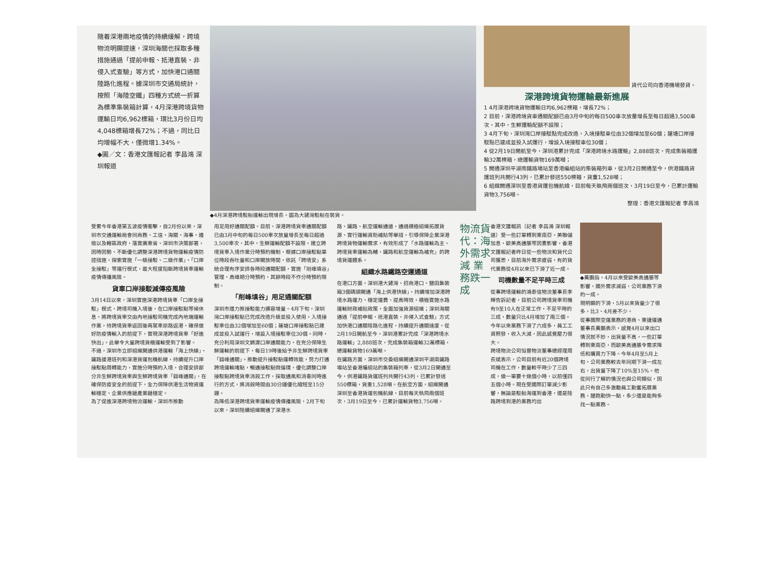隨着深港兩地疫情的持續緩解，跨境物流明顯提速，深圳海關也採取多種措施通過「提前申報、抵港直裝、非侵入式查驗」等方式，加快港口通關陸路化進程。據深圳市交通局統計，按照「海陸空鐵」四種方式統一折算為標準集裝箱計算，4月深港跨境貨物運輸日均6,962標箱，環比3月份日均4,048標箱增長72%；不過，同比日均增幅不大，僅微增1.34%。
◆圖／文：香港文匯報記者 李昌鴻 深圳報道
◆4月深港跨境駁船運輸出現增長。圖為大鏟灣駁船在裝貨。
貨代公司向香港機場發貨。
深港跨境貨物運輸最新進展
1 4月深港跨境貨物運輸日均6,962標箱，增長72%；
2 目前，深港跨境貨車通關配額已由3月中旬的每日500車次放量增長至每日超過3,500車次，其中，生鮮運輸配額不設限；
3 4月下旬，深圳灣口岸接駁點完成改造，入境接駁車位由32個增加至60個；蓮塘口岸接駁點已建成並投入試運行，增設入境接駁車位30個；
4 從2月19日開航至今，深圳港累計完成「深港跨境水路運輸」2,888班次，完成集裝箱運輸32萬標箱，總運輸貨物169萬噸；
5 開通深圳平湖南鐵路場站至香港編組站的集裝箱列車，從3月2日開通至今，供港鐵路貨運班列共開行43列，已累計發送550標箱，貨重1,528噸；
6 組織開通深圳至香港貨運包機航線，目前每天執飛兩個班次，3月19日至今，已累計運輸貨物3,756噸。
整理：香港文匯報記者 李昌鴻
受累今年香港第五波疫情衝擊，自2月份以來，深圳市交通運輸局會同商務、工信、海關、海事、邊檢以及轄區政府，落實廣東省、深圳市決策部署，因時因勢、不斷優化調整深港跨境貨物運輸疫情防控措施，探索實施「一級接駁、二級作業」、「口岸全接駁」等運行模式，最大程度阻斷跨境貨車運輸疫情傳播風險。
貨車口岸接駁減傳疫風險
3月14日以來，深圳實施深港跨境貨車「口岸全接駁」模式，跨境司機入境後，在口岸接駁點等候休息，將跨境貨車交由內地接駁司機完成內地端運輸作業，待跨境貨車返回後再駕車原路返港，確保做好防疫情輸入的前提下，實現深港跨境貨車「好進快出」。此舉令大量跨境貨櫃運輸受到了影響。
不過，深圳市立即組織開通供港運輸「海上快線」、鐵路援港班列和深港貨運包機航線，持續提升口岸接駁點周轉能力，實施分時預約入境，合理安排部分非生鮮跨境貨車與生鮮跨境貨車「錯峰通關」，在確保防疫安全的前提下，全力保障供港生活物資運輸穩定、企業供應鏈產業鏈穩定。
為了促進深港跨境物流運輸，深圳市推動
用足用好通關配額。目前，深港跨境貨車通關配額已由3月中旬的每日500車次放量增長至每日超過3,500車次，其中，生鮮運輸配額不設限。建立跨境貨車入境作業分時預約機制，根據口岸接駁點單位時段吞吐量和口岸開放時間，依託「跨境安」系統合理有序安排各時段通關配額，實施「削峰填谷」管理，高峰期分時預約，其餘時段不作分時預約限制。
「削峰填谷」用足通關配額
深圳市還力推接駁能力擴容增量。4月下旬，深圳灣口岸接駁點已完成改造升級並投入使用，入境接駁車位由32個增加至60個；蓮塘口岸接駁點已建成並投入試運行，增設入境接駁車位30個。同時，充分利用深圳文錦渡口岸通關能力，在充分保障生鮮運輸的前提下，每日19時後給予非生鮮跨境貨車「錯峰通關」。推動提升接駁點運轉效能，努力打通跨境運輸堵點，暢通接駁點微循環，優化調整口岸接駁點跨境貨車消殺工作，採取通風和消毒同時進行的方式，將消殺時間由30分鐘優化縮短至15分鐘。
為降低深港跨境貨車運輸疫情傳播風險，2月下旬以來，深圳陸續組織開通了深港水
路、鐵路、航空運輸通道，通過積極組織拓展貨源、實行運輸資助補貼等舉措，引導保障企業深港跨境貨物運輸需求，有效形成了「水路運輸為主、跨境貨車運輸為輔、鐵路和航空運輸為補充」的跨境貨運體系。
組織水路鐵路空運通道
在港口方面，深圳港大鏟灣、招商港口、鹽田集裝箱3個碼頭開通「海上供港快線」，持續增加深港跨境水路運力、穩定運費、提高時效，積極實施水路運輸財政補貼政策，全面加強貨源組織；深圳海關通過「提前申報、抵港直裝、非侵入式查驗」方式加快港口通關陸路化進程，持續提升通關速度。從2月19日開航至今，深圳港累計完成「深港跨境水路運輸」2,888班次，完成集裝箱運輸32萬標箱，總運輸貨物169萬噸。
在鐵路方面，深圳市交委組織開通深圳平湖南鐵路場站至香港編組站的集裝箱列車，從3月2日開通至今，供港鐵路貨運班列共開行43列，已累計發送550標箱，貨重1,528噸。在航空方面，組織開通深圳至香港貨運包機航線，目前每天執飛兩個班次，3月19日至今，已累計運輸貨物3,756噸。
物流貨代：海外需求減 業務跌一成
香港文匯報訊（記者 李昌鴻 深圳報道）受一些訂單轉到東南亞、美聯儲加息、歐美高通脹等因素影響，香港文匯報記者昨日從一些物流和貨代公司獲悉，目前海外需求疲弱，有的貨代業務從4月以來已下滑了近一成。
司機數量不足平時三成
從事跨境運輸的鴻泰信物流董事長李輝告訴記者，目前公司跨境貨車司機有9至10人在正常工作，不足平時的三成，數量只比4月增加了兩三個。今年以來業務下滑了六成多，員工工資照發，收入大減，因此感覺壓力很大。
跨境物流公司恒豐物流董事總經理周長斌表示，公司目前有近20個跨境司機在工作，數量較平時少了三四成，做一單要十幾個小時，以前僅四五個小時。現在受國際訂單減少影響，無論是駁船海運到香港，還是陸路跨境到港的業務均出
◆黃鵬指，4月以來受歐美高通脹等影響，國外需求減弱，公司業務下滑約一成。
現明顯的下滑，5月以來貨量少了很多，比3、4月差不少。
從事國際空運業務的港商、東捷運通董事長黃鵬表示，感覺4月以來出口情況就不妙，出貨量不高，一些訂單轉到東南亞，而歐美高通脹令需求降低和購買力下降。今年4月至5月上旬，公司業務較去年同期下滑一成左右，出貨量下降了10%至15%。他從同行了解的情況也與公司類似，因此只有自己多激勵員工勤奮拓展業務，腿跑勤快一點，多少還是能夠多找一點業務。